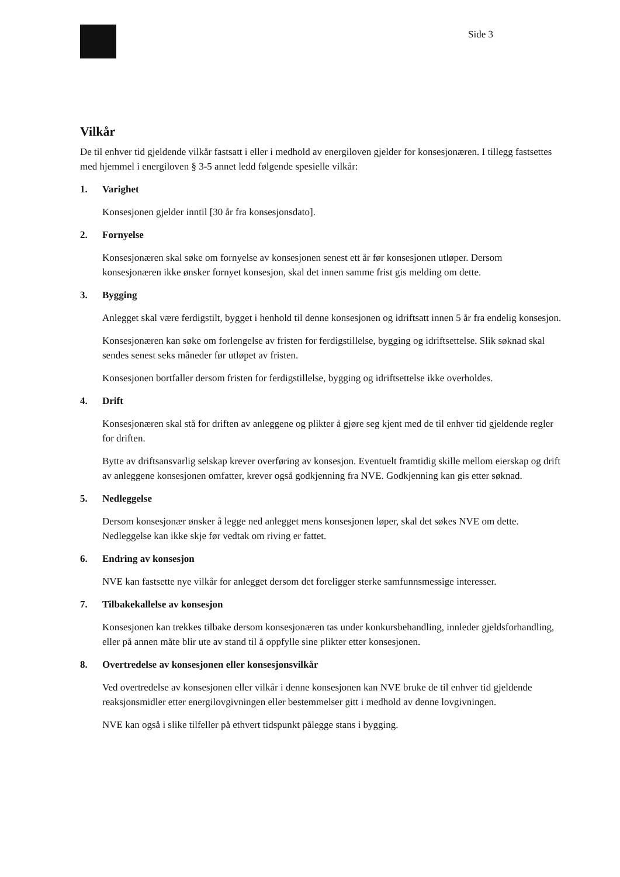Side 3
Vilkår
De til enhver tid gjeldende vilkår fastsatt i eller i medhold av energiloven gjelder for konsesjonæren. I tillegg fastsettes med hjemmel i energiloven § 3-5 annet ledd følgende spesielle vilkår:
1. Varighet
Konsesjonen gjelder inntil [30 år fra konsesjonsdato].
2. Fornyelse
Konsesjonæren skal søke om fornyelse av konsesjonen senest ett år før konsesjonen utløper. Dersom konsesjonæren ikke ønsker fornyet konsesjon, skal det innen samme frist gis melding om dette.
3. Bygging
Anlegget skal være ferdigstilt, bygget i henhold til denne konsesjonen og idriftsatt innen 5 år fra endelig konsesjon.
Konsesjonæren kan søke om forlengelse av fristen for ferdigstillelse, bygging og idriftsettelse. Slik søknad skal sendes senest seks måneder før utløpet av fristen.
Konsesjonen bortfaller dersom fristen for ferdigstillelse, bygging og idriftsettelse ikke overholdes.
4. Drift
Konsesjonæren skal stå for driften av anleggene og plikter å gjøre seg kjent med de til enhver tid gjeldende regler for driften.
Bytte av driftsansvarlig selskap krever overføring av konsesjon. Eventuelt framtidig skille mellom eierskap og drift av anleggene konsesjonen omfatter, krever også godkjenning fra NVE. Godkjenning kan gis etter søknad.
5. Nedleggelse
Dersom konsesjonær ønsker å legge ned anlegget mens konsesjonen løper, skal det søkes NVE om dette. Nedleggelse kan ikke skje før vedtak om riving er fattet.
6. Endring av konsesjon
NVE kan fastsette nye vilkår for anlegget dersom det foreligger sterke samfunnsmessige interesser.
7. Tilbakekallelse av konsesjon
Konsesjonen kan trekkes tilbake dersom konsesjonæren tas under konkursbehandling, innleder gjeldsforhandling, eller på annen måte blir ute av stand til å oppfylle sine plikter etter konsesjonen.
8. Overtredelse av konsesjonen eller konsesjonsvilkår
Ved overtredelse av konsesjonen eller vilkår i denne konsesjonen kan NVE bruke de til enhver tid gjeldende reaksjonsmidler etter energilovgivningen eller bestemmelser gitt i medhold av denne lovgivningen.
NVE kan også i slike tilfeller på ethvert tidspunkt pålegge stans i bygging.